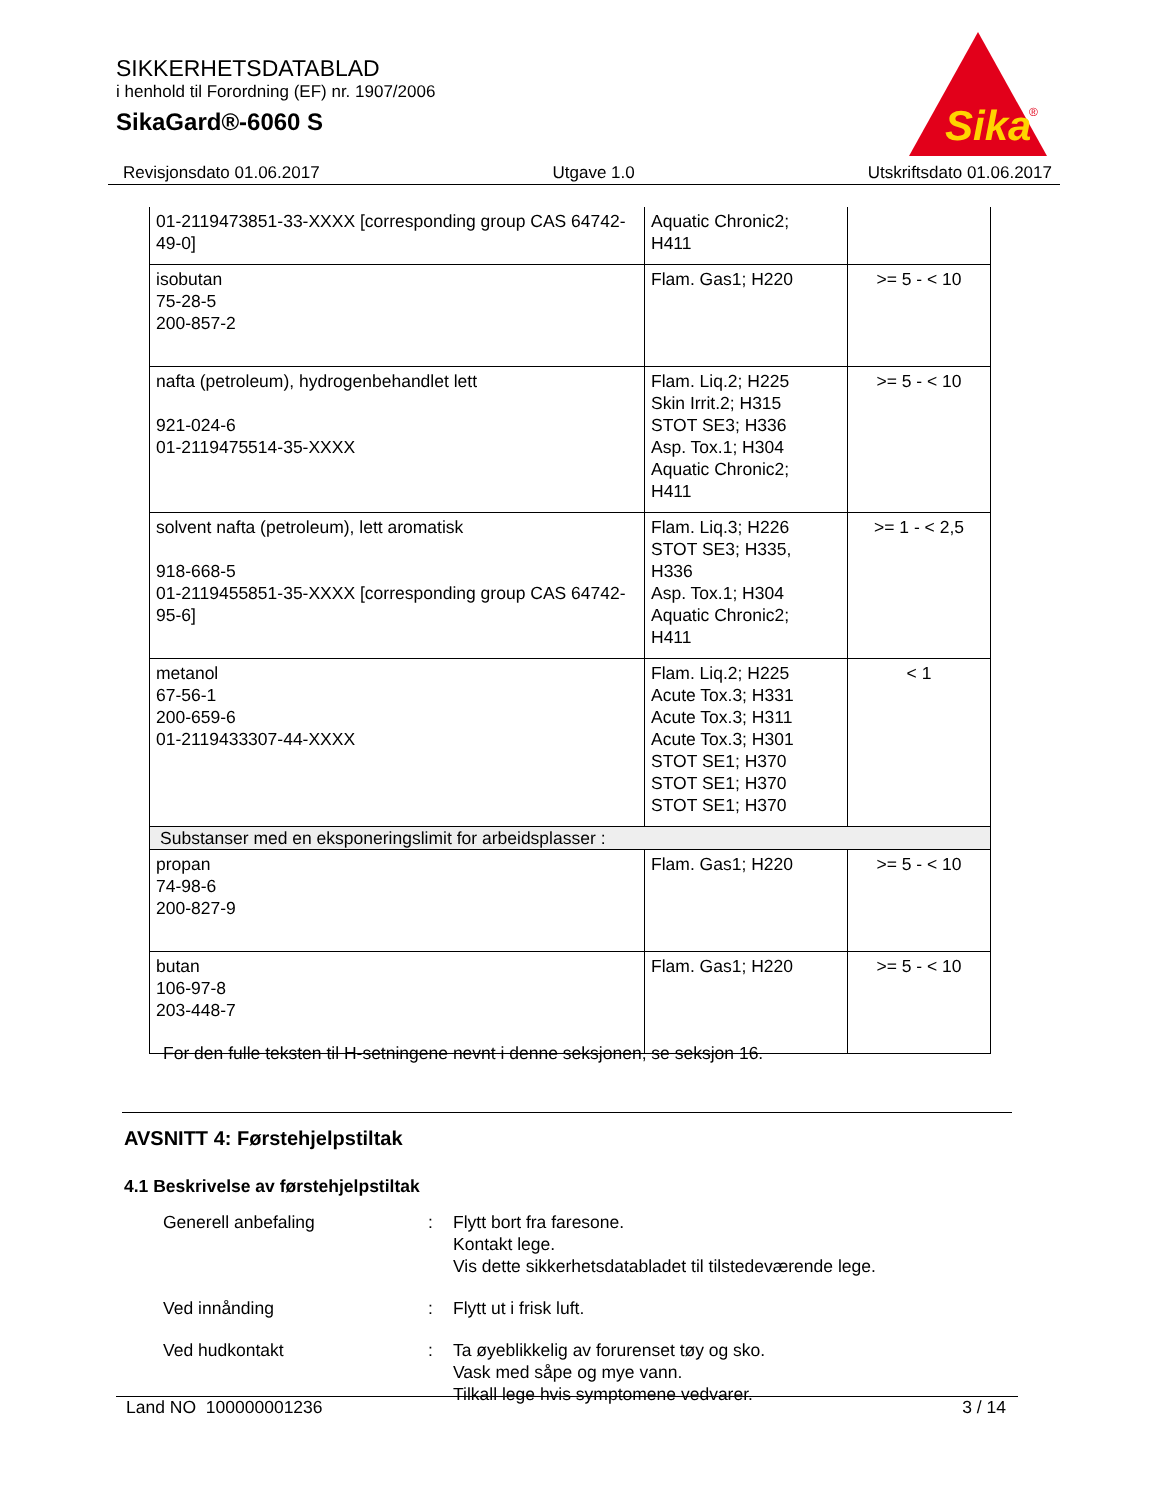SIKKERHETSDATABLAD
i henhold til Forordning (EF) nr. 1907/2006
SikaGard®-6060 S
Sika
®
Revisjonsdato 01.06.2017 Utgave 1.0 Utskriftsdato 01.06.2017
| 01-2119473851-33-XXXX [corresponding group CAS 64742-49-0] | Aquatic Chronic2; H411 | |
| isobutan 75-28-5 200-857-2 | Flam. Gas1; H220 | >= 5 - < 10 |
| nafta (petroleum), hydrogenbehandlet lett 921-024-6 01-2119475514-35-XXXX | Flam. Liq.2; H225 Skin Irrit.2; H315 STOT SE3; H336 Asp. Tox.1; H304 Aquatic Chronic2; H411 | >= 5 - < 10 |
| solvent nafta (petroleum), lett aromatisk 918-668-5 01-2119455851-35-XXXX [corresponding group CAS 64742-95-6] | Flam. Liq.3; H226 STOT SE3; H335, H336 Asp. Tox.1; H304 Aquatic Chronic2; H411 | >= 1 - < 2,5 |
| metanol 67-56-1 200-659-6 01-2119433307-44-XXXX | Flam. Liq.2; H225 Acute Tox.3; H331 Acute Tox.3; H311 Acute Tox.3; H301 STOT SE1; H370 STOT SE1; H370 STOT SE1; H370 | < 1 |
| Substanser med en eksponeringslimit for arbeidsplasser : | | |
| propan 74-98-6 200-827-9 | Flam. Gas1; H220 | >= 5 - < 10 |
| butan 106-97-8 203-448-7 | Flam. Gas1; H220 | >= 5 - < 10 |
For den fulle teksten til H-setningene nevnt i denne seksjonen, se seksjon 16.
AVSNITT 4: Førstehjelpstiltak
4.1 Beskrivelse av førstehjelpstiltak
Generell anbefaling : Flytt bort fra faresone.
Kontakt lege.
Vis dette sikkerhetsdatabladet til tilstedeværende lege.
Ved innånding : Flytt ut i frisk luft.
Ved hudkontakt : Ta øyeblikkelig av forurenset tøy og sko.
Vask med såpe og mye vann.
Tilkall lege hvis symptomene vedvarer.
Land NO 100000001236 3 / 14